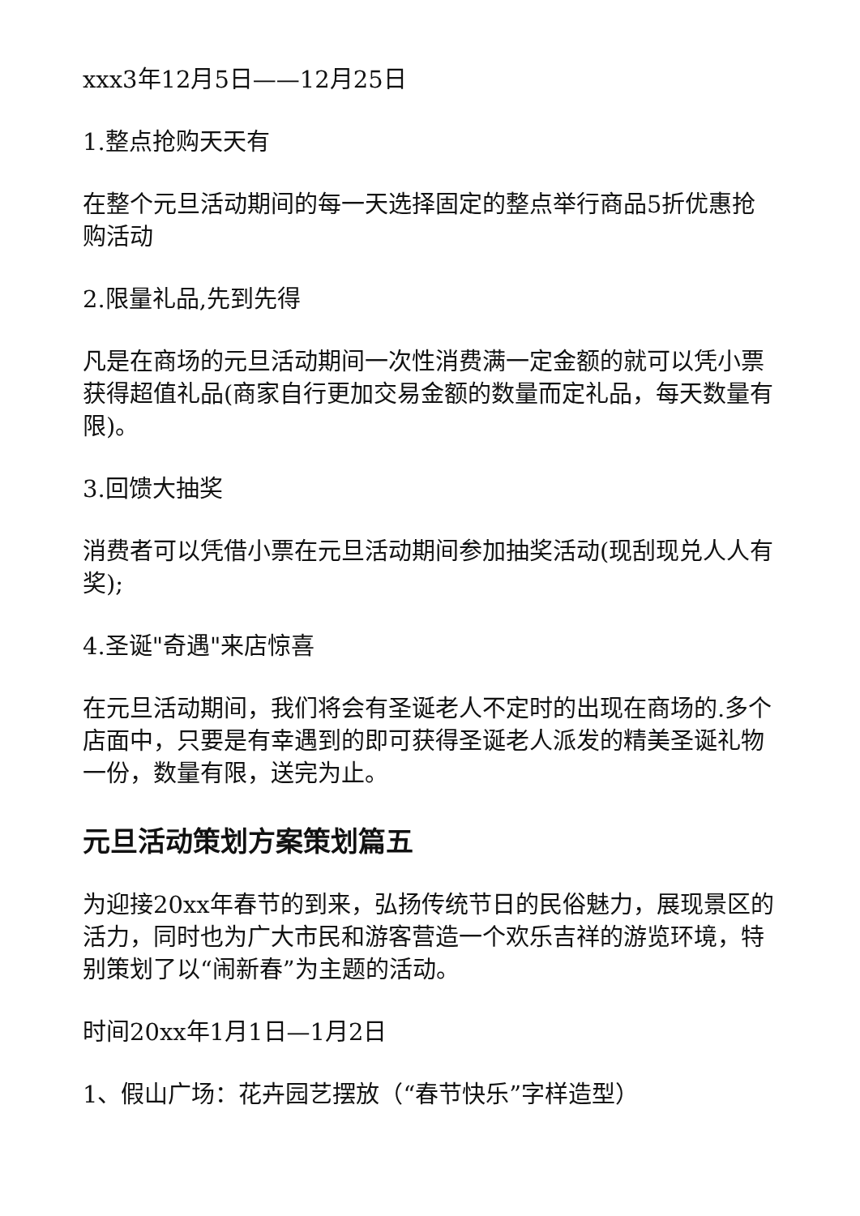xxx3年12月5日——12月25日
1.整点抢购天天有
在整个元旦活动期间的每一天选择固定的整点举行商品5折优惠抢购活动
2.限量礼品,先到先得
凡是在商场的元旦活动期间一次性消费满一定金额的就可以凭小票获得超值礼品(商家自行更加交易金额的数量而定礼品，每天数量有限)。
3.回馈大抽奖
消费者可以凭借小票在元旦活动期间参加抽奖活动(现刮现兑人人有奖);
4.圣诞"奇遇"来店惊喜
在元旦活动期间，我们将会有圣诞老人不定时的出现在商场的.多个店面中，只要是有幸遇到的即可获得圣诞老人派发的精美圣诞礼物一份，数量有限，送完为止。
元旦活动策划方案策划篇五
为迎接20xx年春节的到来，弘扬传统节日的民俗魅力，展现景区的活力，同时也为广大市民和游客营造一个欢乐吉祥的游览环境，特别策划了以“闹新春”为主题的活动。
时间20xx年1月1日—1月2日
1、假山广场：花卉园艺摆放（“春节快乐”字样造型）